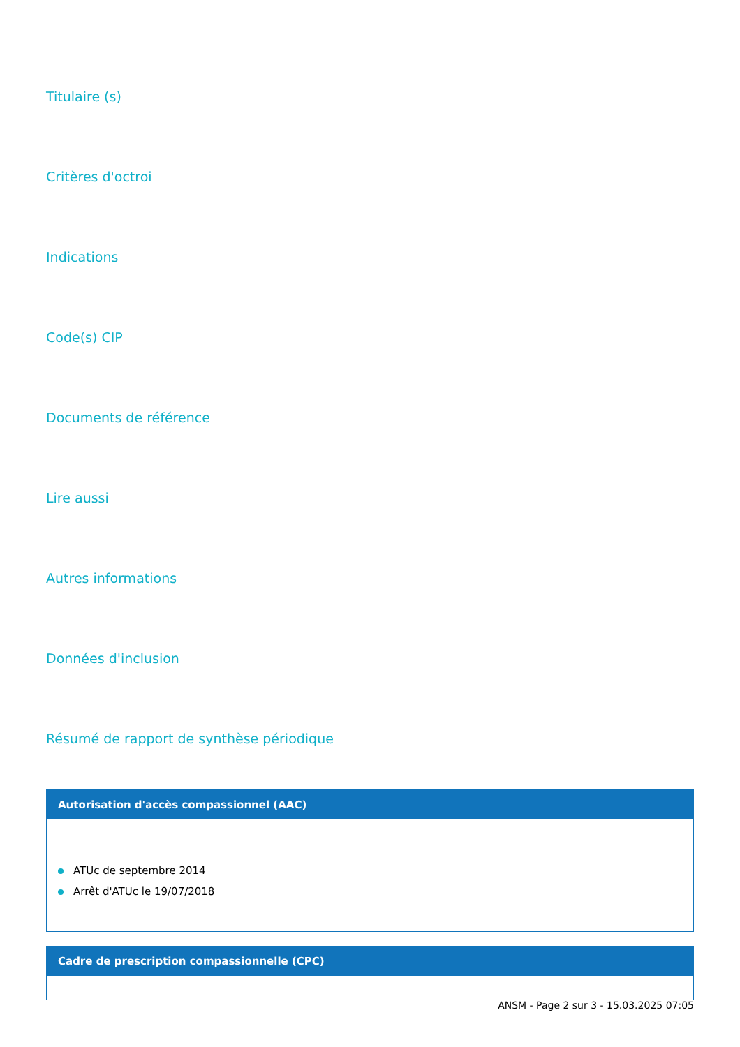Titulaire (s)
Critères d'octroi
Indications
Code(s) CIP
Documents de référence
Lire aussi
Autres informations
Données d'inclusion
Résumé de rapport de synthèse périodique
Autorisation d'accès compassionnel (AAC)
ATUc de septembre 2014
Arrêt d'ATUc le 19/07/2018
Cadre de prescription compassionnelle (CPC)
ANSM - Page 2 sur 3 - 15.03.2025 07:05